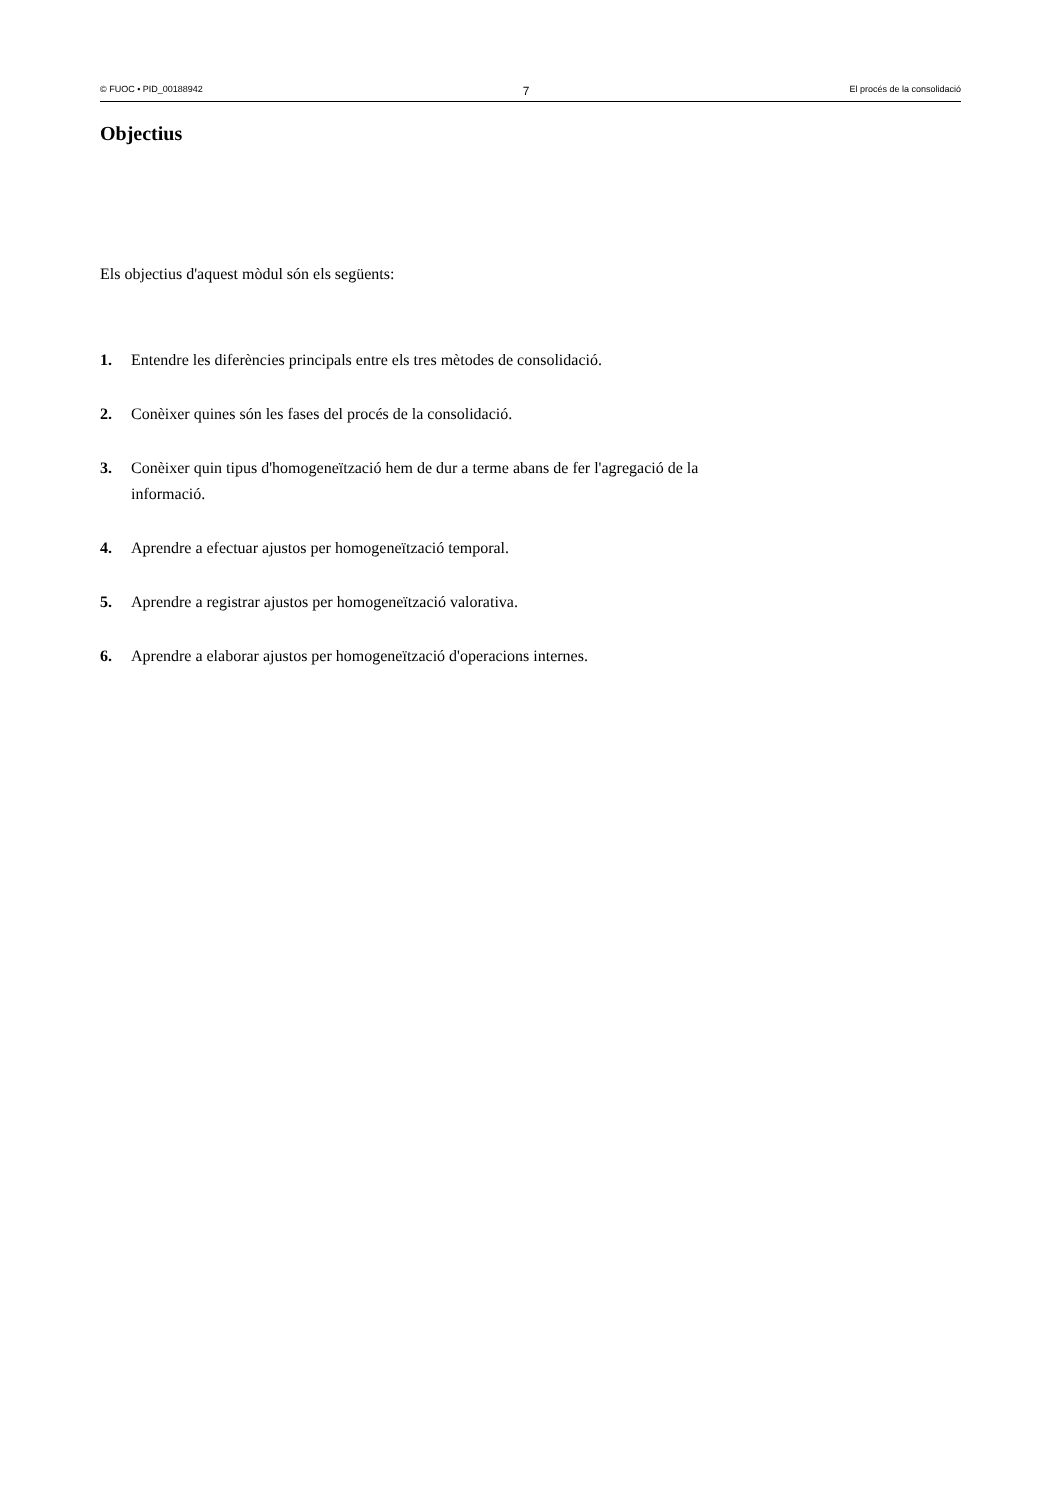© FUOC • PID_00188942 7 El procés de la consolidació
Objectius
Els objectius d'aquest mòdul són els següents:
1. Entendre les diferències principals entre els tres mètodes de consolidació.
2. Conèixer quines són les fases del procés de la consolidació.
3. Conèixer quin tipus d'homogeneïtzació hem de dur a terme abans de fer l'agregació de la informació.
4. Aprendre a efectuar ajustos per homogeneïtzació temporal.
5. Aprendre a registrar ajustos per homogeneïtzació valorativa.
6. Aprendre a elaborar ajustos per homogeneïtzació d'operacions internes.